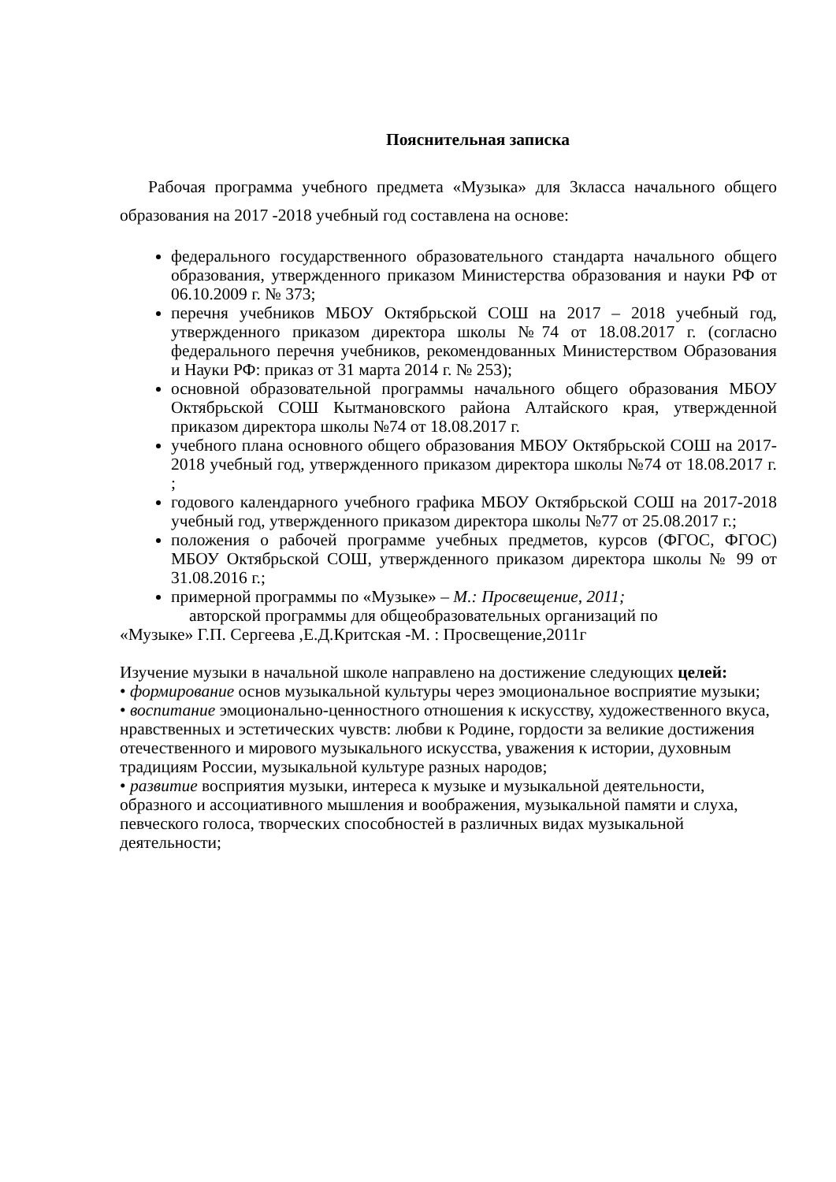Пояснительная записка
Рабочая программа учебного предмета «Музыка» для 3класса начального общего образования на 2017 -2018 учебный год составлена на основе:
федерального государственного образовательного стандарта начального общего образования, утвержденного приказом Министерства образования и науки РФ от 06.10.2009 г. № 373;
перечня учебников МБОУ Октябрьской СОШ на 2017 – 2018 учебный год, утвержденного приказом директора школы №74 от 18.08.2017 г. (согласно федерального перечня учебников, рекомендованных Министерством Образования и Науки РФ: приказ от 31 марта 2014 г. № 253);
основной образовательной программы начального общего образования МБОУ Октябрьской СОШ Кытмановского района Алтайского края, утвержденной приказом директора школы №74 от 18.08.2017 г.
учебного плана основного общего образования МБОУ Октябрьской СОШ на 2017-2018 учебный год, утвержденного приказом директора школы №74 от 18.08.2017 г. ;
годового календарного учебного графика МБОУ Октябрьской СОШ на 2017-2018 учебный год, утвержденного приказом директора школы №77 от 25.08.2017 г.;
положения о рабочей программе учебных предметов, курсов (ФГОС, ФГОС) МБОУ Октябрьской СОШ, утвержденного приказом директора школы № 99 от 31.08.2016 г.;
примерной программы по «Музыке» – М.: Просвещение, 2011;
авторской программы для общеобразовательных организаций по
«Музыке» Г.П. Сергеева ,Е.Д.Критская -М. : Просвещение,2011г
Изучение музыки в начальной школе направлено на достижение следующих целей:
• формирование основ музыкальной культуры через эмоциональное восприятие музыки;
• воспитание эмоционально-ценностного отношения к искусству, художественного вкуса, нравственных и эстетических чувств: любви к Родине, гордости за великие достижения отечественного и мирового музыкального искусства, уважения к истории, духовным традициям России, музыкальной культуре разных народов;
• развитие восприятия музыки, интереса к музыке и музыкальной деятельности, образного и ассоциативного мышления и воображения, музыкальной памяти и слуха, певческого голоса, творческих способностей в различных видах музыкальной деятельности;